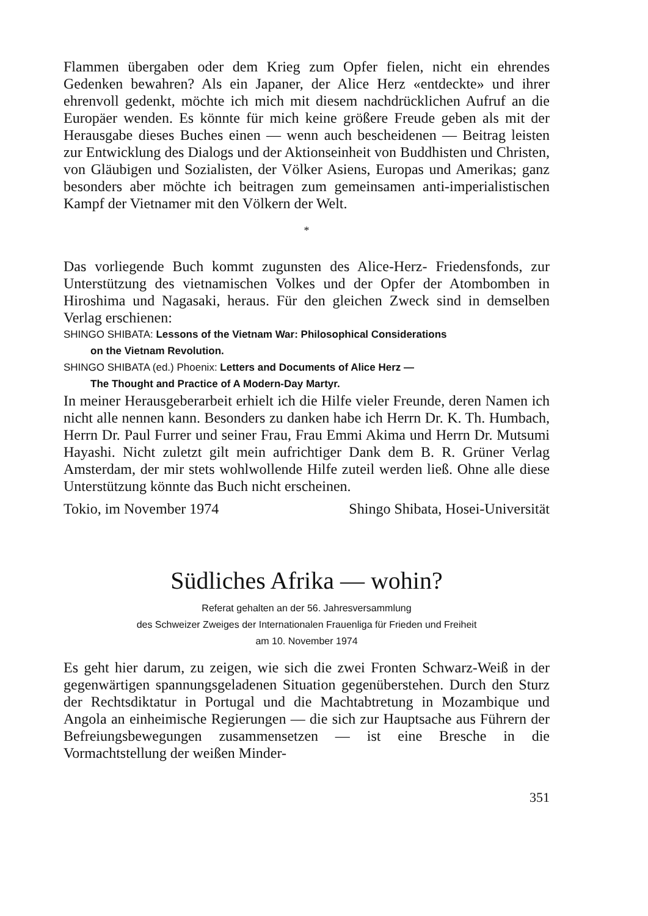Flammen übergaben oder dem Krieg zum Opfer fielen, nicht ein ehrendes Gedenken bewahren? Als ein Japaner, der Alice Herz «entdeckte» und ihrer ehrenvoll gedenkt, möchte ich mich mit diesem nachdrücklichen Aufruf an die Europäer wenden. Es könnte für mich keine größere Freude geben als mit der Herausgabe dieses Buches einen — wenn auch bescheidenen — Beitrag leisten zur Entwicklung des Dialogs und der Aktionseinheit von Buddhisten und Christen, von Gläubigen und Sozialisten, der Völker Asiens, Europas und Amerikas; ganz besonders aber möchte ich beitragen zum gemeinsamen anti-imperialistischen Kampf der Vietnamer mit den Völkern der Welt.
*
Das vorliegende Buch kommt zugunsten des Alice-Herz- Friedensfonds, zur Unterstützung des vietnamischen Volkes und der Opfer der Atombomben in Hiroshima und Nagasaki, heraus. Für den gleichen Zweck sind in demselben Verlag erschienen:
SHINGO SHIBATA: Lessons of the Vietnam War: Philosophical Considerations
on the Vietnam Revolution.
SHINGO SHIBATA (ed.) Phoenix: Letters and Documents of Alice Herz —
The Thought and Practice of A Modern-Day Martyr.
In meiner Herausgeberarbeit erhielt ich die Hilfe vieler Freunde, deren Namen ich nicht alle nennen kann. Besonders zu danken habe ich Herrn Dr. K. Th. Humbach, Herrn Dr. Paul Furrer und seiner Frau, Frau Emmi Akima und Herrn Dr. Mutsumi Hayashi. Nicht zuletzt gilt mein aufrichtiger Dank dem B. R. Grüner Verlag Amsterdam, der mir stets wohlwollende Hilfe zuteil werden ließ. Ohne alle diese Unterstützung könnte das Buch nicht erscheinen.
Tokio, im November 1974 Shingo Shibata, Hosei-Universität
Südliches Afrika — wohin?
Referat gehalten an der 56. Jahresversammlung
des Schweizer Zweiges der Internationalen Frauenliga für Frieden und Freiheit
am 10. November 1974
Es geht hier darum, zu zeigen, wie sich die zwei Fronten Schwarz-Weiß in der gegenwärtigen spannungsgeladenen Situation gegenüberstehen. Durch den Sturz der Rechtsdiktatur in Portugal und die Machtabtretung in Mozambique und Angola an einheimische Regierungen — die sich zur Hauptsache aus Führern der Befreiungsbewegungen zusammensetzen — ist eine Bresche in die Vormachtstellung der weißen Minder-
351